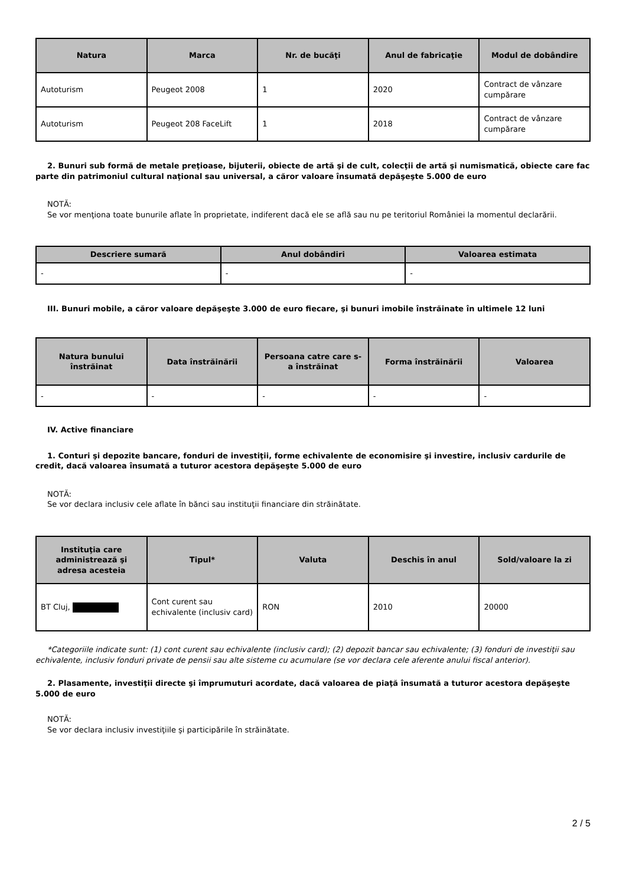| Natura | Marca | Nr. de bucăţi | Anul de fabricaţie | Modul de dobândire |
| --- | --- | --- | --- | --- |
| Autoturism | Peugeot 2008 | 1 | 2020 | Contract de vânzare cumpărare |
| Autoturism | Peugeot 208 FaceLift | 1 | 2018 | Contract de vânzare cumpărare |
2. Bunuri sub formă de metale preţioase, bijuterii, obiecte de artă şi de cult, colecţii de artă şi numismatică, obiecte care fac parte din patrimoniul cultural naţional sau universal, a căror valoare însumată depăşeşte 5.000 de euro
NOTĂ:
Se vor menţiona toate bunurile aflate în proprietate, indiferent dacă ele se află sau nu pe teritoriul României la momentul declarării.
| Descriere sumară | Anul dobândiri | Valoarea estimata |
| --- | --- | --- |
| - | - | - |
III. Bunuri mobile, a căror valoare depăşeşte 3.000 de euro fiecare, şi bunuri imobile înstrăinate în ultimele 12 luni
| Natura bunului înstrăinat | Data înstrăinării | Persoana catre care s-a înstrăinat | Forma înstrăinării | Valoarea |
| --- | --- | --- | --- | --- |
| - | - | - | - | - |
IV. Active financiare
1. Conturi şi depozite bancare, fonduri de investiţii, forme echivalente de economisire şi investire, inclusiv cardurile de credit, dacă valoarea însumată a tuturor acestora depăşeşte 5.000 de euro
NOTĂ:
Se vor declara inclusiv cele aflate în bănci sau instituţii financiare din străinătate.
| Instituţia care administrează şi adresa acesteia | Tipul* | Valuta | Deschis în anul | Sold/valoare la zi |
| --- | --- | --- | --- | --- |
| BT Cluj, | Cont curent sau echivalente (inclusiv card) | RON | 2010 | 20000 |
*Categoriile indicate sunt: (1) cont curent sau echivalente (inclusiv card); (2) depozit bancar sau echivalente; (3) fonduri de investiţii sau echivalente, inclusiv fonduri private de pensii sau alte sisteme cu acumulare (se vor declara cele aferente anului fiscal anterior).
2. Plasamente, investiţii directe şi împrumuturi acordate, dacă valoarea de piaţă însumată a tuturor acestora depăşeşte 5.000 de euro
NOTĂ:
Se vor declara inclusiv investiţiile şi participările în străinătate.
2 / 5